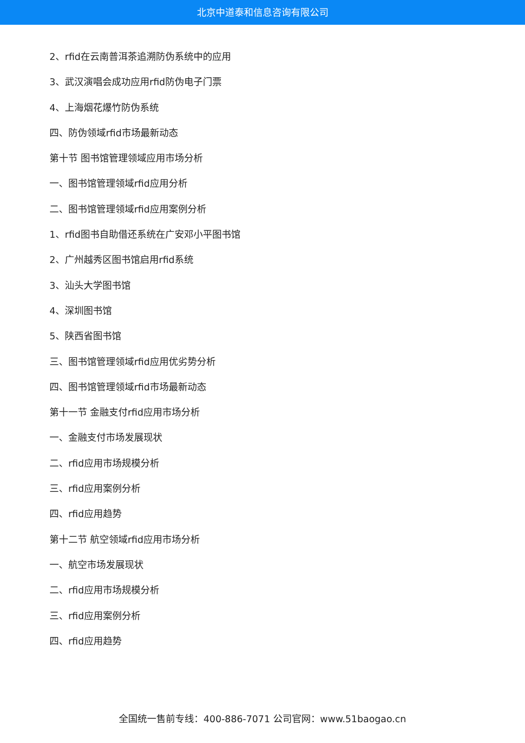北京中道泰和信息咨询有限公司
2、rfid在云南普洱茶追溯防伪系统中的应用
3、武汉演唱会成功应用rfid防伪电子门票
4、上海烟花爆竹防伪系统
四、防伪领域rfid市场最新动态
第十节 图书馆管理领域应用市场分析
一、图书馆管理领域rfid应用分析
二、图书馆管理领域rfid应用案例分析
1、rfid图书自助借还系统在广安邓小平图书馆
2、广州越秀区图书馆启用rfid系统
3、汕头大学图书馆
4、深圳图书馆
5、陕西省图书馆
三、图书馆管理领域rfid应用优劣势分析
四、图书馆管理领域rfid市场最新动态
第十一节 金融支付rfid应用市场分析
一、金融支付市场发展现状
二、rfid应用市场规模分析
三、rfid应用案例分析
四、rfid应用趋势
第十二节 航空领域rfid应用市场分析
一、航空市场发展现状
二、rfid应用市场规模分析
三、rfid应用案例分析
四、rfid应用趋势
全国统一售前专线：400-886-7071 公司官网：www.51baogao.cn